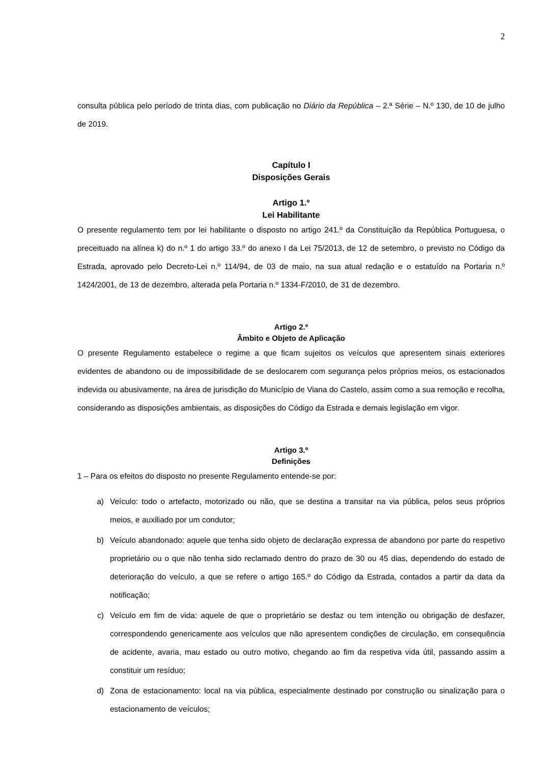2
consulta pública pelo período de trinta dias, com publicação no Diário da República – 2.ª Série – N.º 130, de 10 de julho de 2019.
Capítulo I
Disposições Gerais
Artigo 1.º
Lei Habilitante
O presente regulamento tem por lei habilitante o disposto no artigo 241.º da Constituição da República Portuguesa, o preceituado na alínea k) do n.º 1 do artigo 33.º do anexo I da Lei 75/2013, de 12 de setembro, o previsto no Código da Estrada, aprovado pelo Decreto-Lei n.º 114/94, de 03 de maio, na sua atual redação e o estatuído na Portaria n.º 1424/2001, de 13 de dezembro, alterada pela Portaria n.º 1334-F/2010, de 31 de dezembro.
Artigo 2.º
Âmbito e Objeto de Aplicação
O presente Regulamento estabelece o regime a que ficam sujeitos os veículos que apresentem sinais exteriores evidentes de abandono ou de impossibilidade de se deslocarem com segurança pelos próprios meios, os estacionados indevida ou abusivamente, na área de jurisdição do Município de Viana do Castelo, assim como a sua remoção e recolha, considerando as disposições ambientais, as disposições do Código da Estrada e demais legislação em vigor.
Artigo 3.º
Definições
1 – Para os efeitos do disposto no presente Regulamento entende-se por:
a) Veículo: todo o artefacto, motorizado ou não, que se destina a transitar na via pública, pelos seus próprios meios, e auxiliado por um condutor;
b) Veículo abandonado: aquele que tenha sido objeto de declaração expressa de abandono por parte do respetivo proprietário ou o que não tenha sido reclamado dentro do prazo de 30 ou 45 dias, dependendo do estado de deterioração do veículo, a que se refere o artigo 165.º do Código da Estrada, contados a partir da data da notificação;
c) Veículo em fim de vida: aquele de que o proprietário se desfaz ou tem intenção ou obrigação de desfazer, correspondendo genericamente aos veículos que não apresentem condições de circulação, em consequência de acidente, avaria, mau estado ou outro motivo, chegando ao fim da respetiva vida útil, passando assim a constituir um resíduo;
d) Zona de estacionamento: local na via pública, especialmente destinado por construção ou sinalização para o estacionamento de veículos;